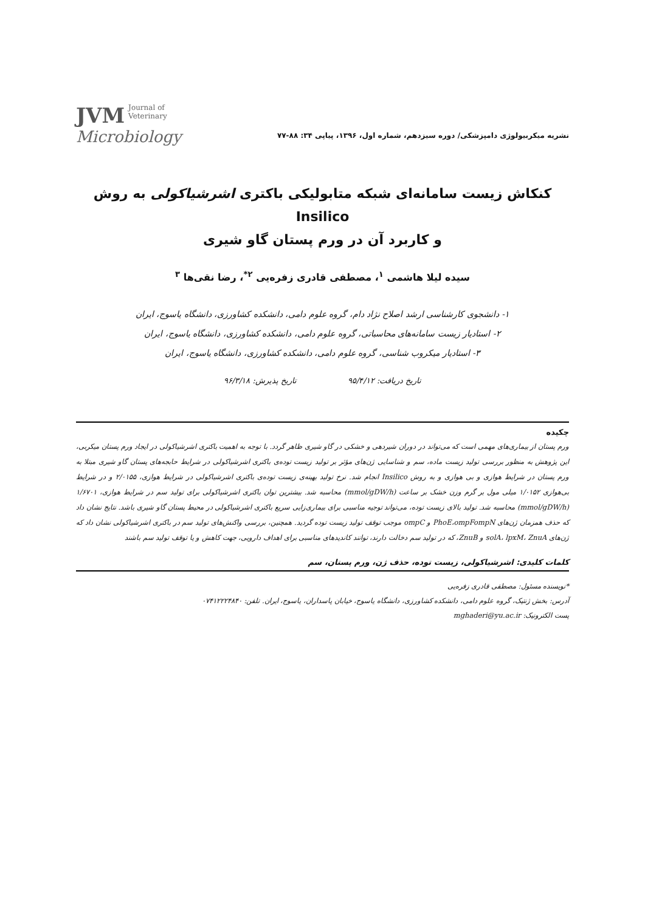نشریه میکربیولوژی دامپزشکی/ دوره سیزدهم، شماره اول، ۱۳۹۶، پیاپی ۳۴: ۸۸-۷۷
JVM Journal of
Veterinary
Microbiology
کنکاش زیست سامانه‌ای شبکه متابولیکی باکتری اشرشیاکولی به روش Insilico
و کاربرد آن در ورم پستان گاو شیری
سیده لیلا هاشمی <sup>۱</sup>، مصطفی قادری زفره‌یی <sup>۲*</sup>، رضا نقی‌ها <sup>۳</sup>
۱- دانشجوی کارشناسی ارشد اصلاح نژاد دام، گروه علوم دامی، دانشکده کشاورزی، دانشگاه یاسوج، ایران
۲- استادیار زیست سامانه‌های محاسباتی، گروه علوم دامی، دانشکده کشاورزی، دانشگاه یاسوج، ایران
۳- استادیار میکروب شناسی، گروه علوم دامی، دانشکده کشاورزی، دانشگاه یاسوج، ایران
تاریخ دریافت: ۹۵/۴/۱۲ تاریخ پذیرش: ۹۶/۳/۱۸
چکیده
ورم پستان از بیماری‌های مهمی است که می‌تواند در دوران شیردهی و خشکی در گاو شیری ظاهر گردد. با توجه به اهمیت باکتری اشرشیاکولی در ایجاد ورم پستان میکربی، این پژوهش به منظور بررسی تولید زیست ماده، سم و شناسایی ژن‌های مؤثر بر تولید زیست توده‌ی باکتری اشرشیاکولی در شرایط حابجه‌های پستان گاو شیری مبتلا به ورم پستان در شرایط هوازی و بی هوازی و به روش Insilico انجام شد. نرخ تولید بهینه‌ی زیست توده‌ی باکتری اشرشیاکولی در شرایط هوازی، ۲/۰۱۵۵ و در شرایط بی‌هوازی ۱/۰۱۵۲ میلی مول بر گرم وزن خشک بر ساعت (mmol/gDW/h) محاسبه شد. بیشترین توان باکتری اشرشیاکولی برای تولید سم در شرایط هوازی، ۱/۶۷۰۱ (mmol/gDW/h) محاسبه شد. تولید بالای زیست توده، می‌تواند توجیه مناسبی برای بیماری‌زایی سریع باکتری اشرشیاکولی در محیط پستان گاو شیری باشد. نتایج نشان داد که حذف همزمان ژن‌های PhoE،ompFompN و ompC موجب توقف تولید زیست توده گردید. همچنین، بررسی واکنش‌های تولید سم در باکتری اشرشیاکولی نشان داد که ژن‌های solA، lpxM، ZnuA و ZnuB، که در تولید سم دخالت دارند، توانند کاندیدهای مناسبی برای اهداف دارویی، جهت کاهش و یا توقف تولید سم باشند
کلمات کلیدی: اشرشیاکولی، زیست توده، حذف ژن، ورم پستان، سم
*نویسنده مسئول: مصطفی قادری زفره‌یی
آدرس: بخش ژنتیک، گروه علوم دامی، دانشکده کشاورزی، دانشگاه یاسوج، خیابان پاسداران، یاسوج، ایران. تلفن: ۰۷۴۱۲۲۲۴۸۴۰
پست الکترونیک: mghaderi@yu.ac.ir